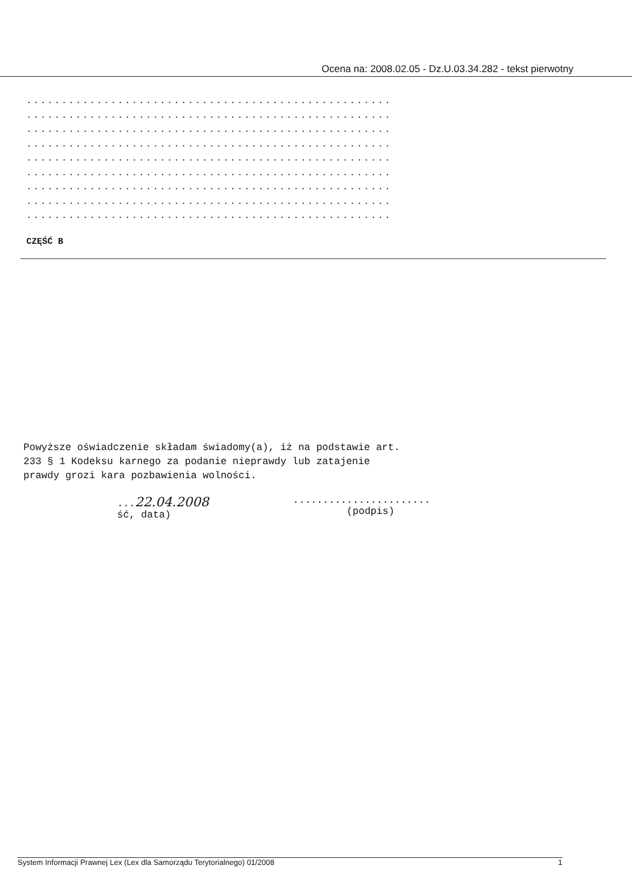Ocena na: 2008.02.05 - Dz.U.03.34.282 - tekst pierwotny
....................................................
....................................................
....................................................
....................................................
....................................................
....................................................
....................................................
....................................................
....................................................
CZĘŚĆ B
Powyższe oświadczenie składam świadomy(a), iż na podstawie art. 233 § 1 Kodeksu karnego za podanie nieprawdy lub zatajenie prawdy grozi kara pozbawienia wolności.
...22.04.2008
ść, data)
.......................
(podpis)
System Informacji Prawnej Lex (Lex dla Samorządu Terytorialnego) 01/2008 1